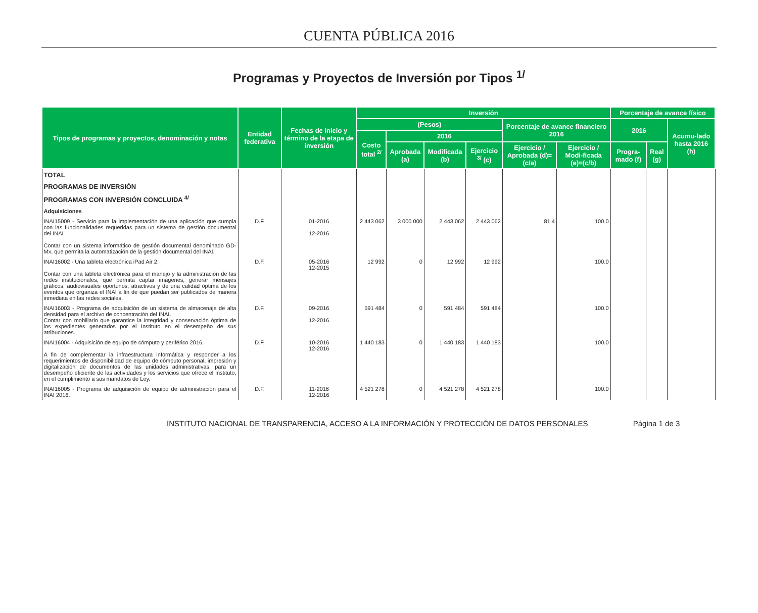CUENTA PÚBLICA 2016
Programas y Proyectos de Inversión por Tipos <sup>1/</sup>
| Tipos de programas y proyectos, denominación y notas | Entidad federativa | Fechas de inicio y término de la etapa de inversión | Inversión | | | | | | Porcentaje de avance físico | | |
| --- | --- | --- | --- | --- | --- | --- | --- | --- | --- | --- | --- |
| | | | (Pesos) | | | | Porcentaje de avance financiero 2016 | | 2016 | | Acumu-lado hasta 2016 (h) |
| | | | Costo total <sup>2/</sup> | 2016 | | | | | | | |
| | | | | Aprobada (a) | Modificada (b) | Ejercicio <sup>3/</sup> (c) | Ejercicio / Aprobada (d)=(c/a) | Ejercicio / Modi-ficada (e)=(c/b) | Progra-mado (f) | Real (g) | |
| TOTAL | | | | | | | | | | | |
| PROGRAMAS DE INVERSIÓN | | | | | | | | | | | |
| PROGRAMAS CON INVERSIÓN CONCLUIDA <sup>4/</sup> | | | | | | | | | | | |
| Adquisiciones | | | | | | | | | | | |
| INAI15009 - Servicio para la implementación de una aplicación que cumpla con las funcionalidades requeridas para un sistema de gestión documental del INAI Contar con un sistema informático de gestión documental denominado GD-Mx, que permita la automatización de la gestión documental del INAI. | D.F. | 01-2016 12-2016 | 2 443 062 | 3 000 000 | 2 443 062 | 2 443 062 | 81.4 | 100.0 | | | |
| INAI16002 - Una tableta electrónica iPad Air 2. Contar con una tableta electrónica para el manejo y la administración de las redes institucionales, que permita captar imágenes, generar mensajes gráficos, audiovisuales oportunos, atractivos y de una calidad óptima de los eventos que organiza el INAI a fin de que puedan ser publicados de manera inmediata en las redes sociales. | D.F. | 05-2016 12-2015 | 12 992 | 0 | 12 992 | 12 992 | | 100.0 | | | |
| INAI16003 - Programa de adquisición de un sistema de almacenaje de alta densidad para el archivo de concentración del INAI. Contar con mobiliario que garantice la integridad y conservación óptima de los expedientes generados por el Instituto en el desempeño de sus atribuciones. | D.F. | 09-2016 12-2016 | 591 484 | 0 | 591 484 | 591 484 | | 100.0 | | | |
| INAI16004 - Adquisición de equipo de cómputo y periférico 2016. A fin de complementar la infraestructura informática y responder a los requerimientos de disponibilidad de equipo de cómputo personal, impresión y digitalización de documentos de las unidades administrativas, para un desempeño eficiente de las actividades y los servicios que ofrece el Instituto, en el cumplimiento a sus mandatos de Ley. | D.F. | 10-2016 12-2016 | 1 440 183 | 0 | 1 440 183 | 1 440 183 | | 100.0 | | | |
| INAI16005 - Programa de adquisición de equipo de administración para el INAI 2016. | D.F. | 11-2016 12-2016 | 4 521 278 | 0 | 4 521 278 | 4 521 278 | | 100.0 | | | |
INSTITUTO NACIONAL DE TRANSPARENCIA, ACCESO A LA INFORMACIÓN Y PROTECCIÓN DE DATOS PERSONALES Página 1 de 3